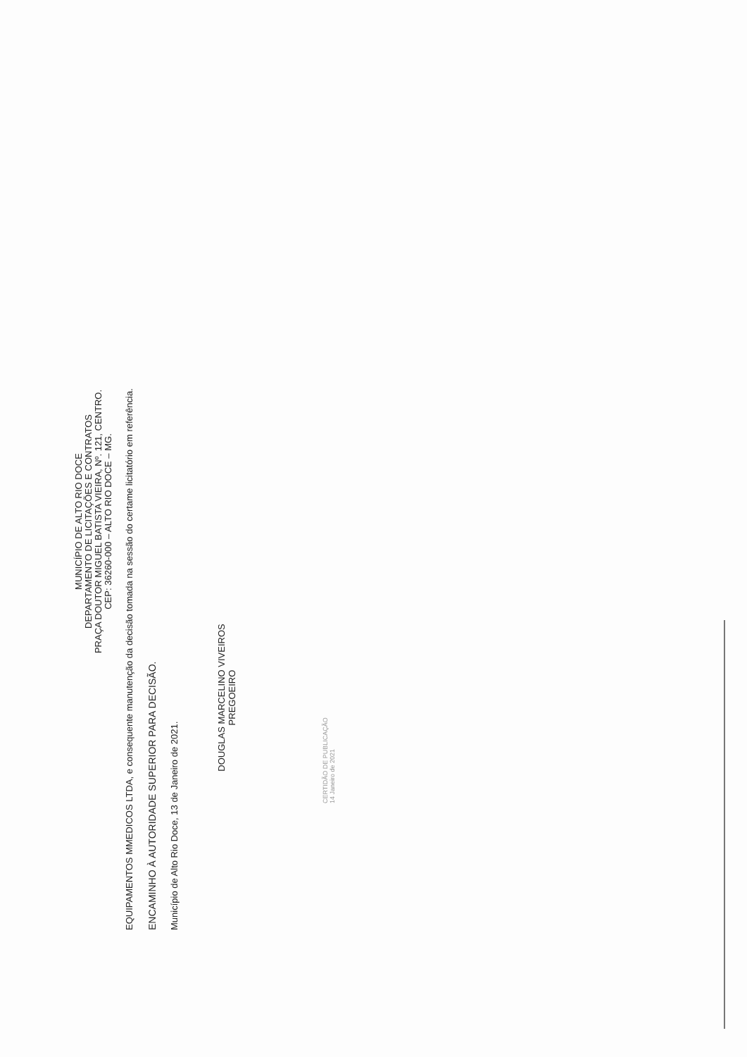MUNICÍPIO DE ALTO RIO DOCE
DEPARTAMENTO DE LICITAÇÕES E CONTRATOS
PRAÇA DOUTOR MIGUEL BATISTA VIEIRA, Nº. 121, CENTRO.
CEP: 36260-000 – ALTO RIO DOCE – MG.
EQUIPAMENTOS MMEDICOS LTDA, e consequente manutenção da decisão tomada na sessão do certame licitatório em referência.
ENCAMINHO À AUTORIDADE SUPERIOR PARA DECISÃO.
Município de Alto Rio Doce, 13 de Janeiro de 2021.
DOUGLAS MARCELINO VIVEIROS
PREGOEIRO
CERTIDÃO DE PUBLICAÇÃO
14 Janeiro de 2021